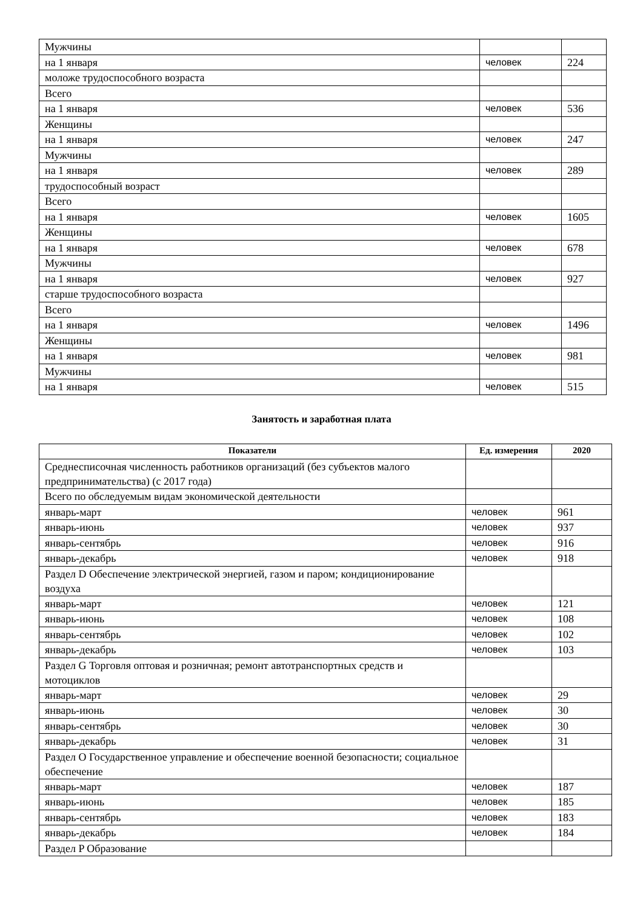| Мужчины | | |
| на 1 января | человек | 224 |
| моложе трудоспособного возраста | | |
| Всего | | |
| на 1 января | человек | 536 |
| Женщины | | |
| на 1 января | человек | 247 |
| Мужчины | | |
| на 1 января | человек | 289 |
| трудоспособный возраст | | |
| Всего | | |
| на 1 января | человек | 1605 |
| Женщины | | |
| на 1 января | человек | 678 |
| Мужчины | | |
| на 1 января | человек | 927 |
| старше трудоспособного возраста | | |
| Всего | | |
| на 1 января | человек | 1496 |
| Женщины | | |
| на 1 января | человек | 981 |
| Мужчины | | |
| на 1 января | человек | 515 |
Занятость и заработная плата
| Показатели | Ед. измерения | 2020 |
| --- | --- | --- |
| Среднесписочная численность работников организаций (без субъектов малого предпринимательства) (с 2017 года) | | |
| Всего по обследуемым видам экономической деятельности | | |
| январь-март | человек | 961 |
| январь-июнь | человек | 937 |
| январь-сентябрь | человек | 916 |
| январь-декабрь | человек | 918 |
| Раздел D Обеспечение электрической энергией, газом и паром; кондиционирование воздуха | | |
| январь-март | человек | 121 |
| январь-июнь | человек | 108 |
| январь-сентябрь | человек | 102 |
| январь-декабрь | человек | 103 |
| Раздел G Торговля оптовая и розничная; ремонт автотранспортных средств и мотоциклов | | |
| январь-март | человек | 29 |
| январь-июнь | человек | 30 |
| январь-сентябрь | человек | 30 |
| январь-декабрь | человек | 31 |
| Раздел O Государственное управление и обеспечение военной безопасности; социальное обеспечение | | |
| январь-март | человек | 187 |
| январь-июнь | человек | 185 |
| январь-сентябрь | человек | 183 |
| январь-декабрь | человек | 184 |
| Раздел P Образование | | |